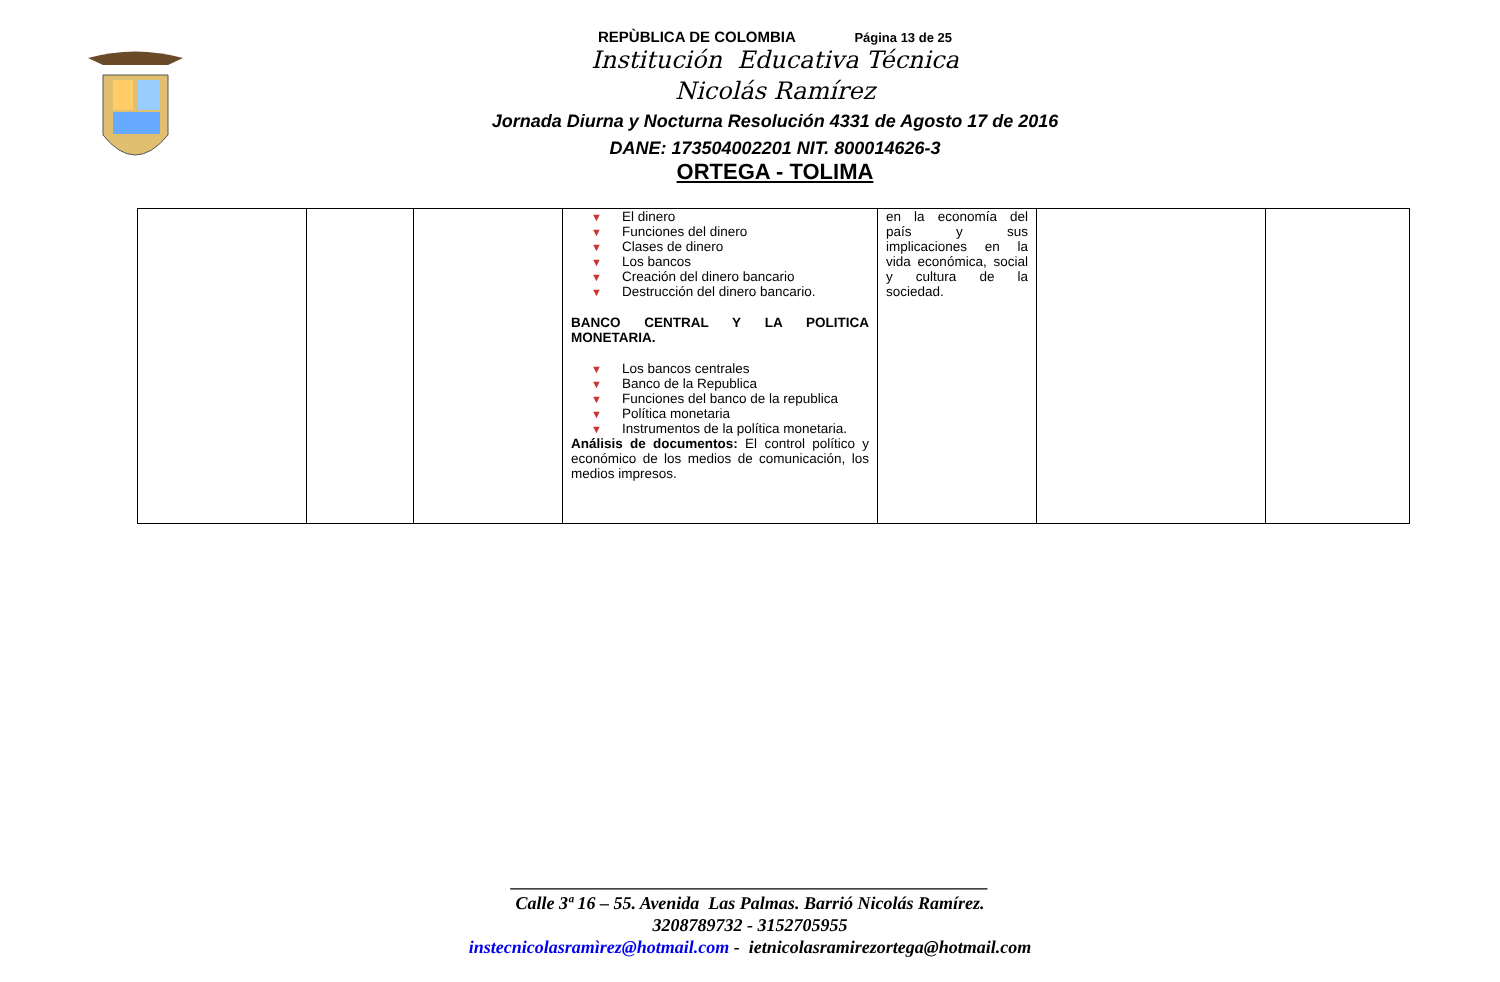REPÙBLICA DE COLOMBIA Página 13 de 25
Institución Educativa Técnica
Nicolás Ramírez
Jornada Diurna y Nocturna Resolución 4331 de Agosto 17 de 2016
DANE: 173504002201 NIT. 800014626-3
ORTEGA - TOLIMA
| | | | ▼ El dinero ▼ Funciones del dinero ▼ Clases de dinero ▼ Los bancos ▼ Creación del dinero bancario ▼ Destrucción del dinero bancario. BANCO CENTRAL Y LA POLITICA MONETARIA. ▼ Los bancos centrales ▼ Banco de la Republica ▼ Funciones del banco de la republica ▼ Política monetaria ▼ Instrumentos de la política monetaria. Análisis de documentos: El control político y económico de los medios de comunicación, los medios impresos. | en la economía del país y sus implicaciones en la vida económica, social y cultura de la sociedad. | | |
_____________________________________________________
Calle 3ª 16 – 55. Avenida Las Palmas. Barrió Nicolás Ramírez.
3208789732 - 3152705955
instecnicolasramìrez@hotmail.com - ietnicolasramirezortega@hotmail.com